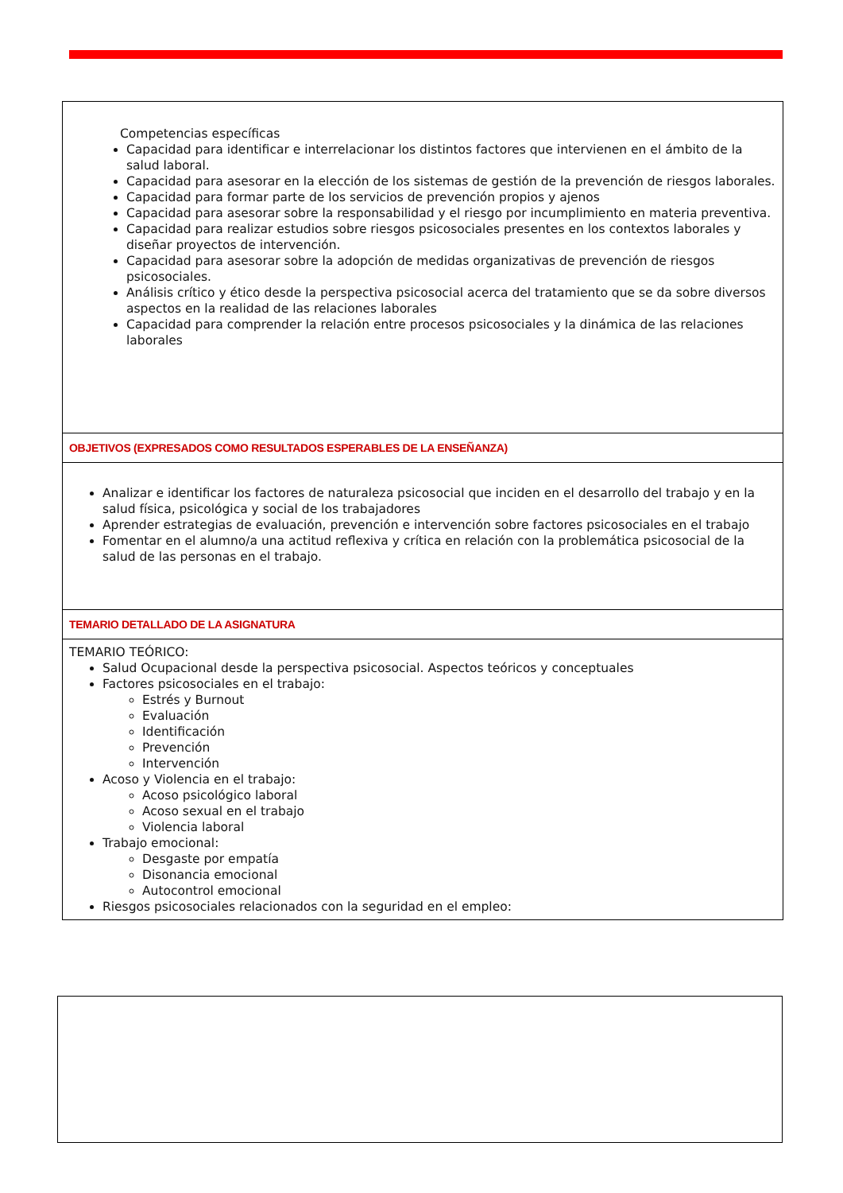Competencias específicas
Capacidad para identificar e interrelacionar los distintos factores que intervienen en el ámbito de la salud laboral.
Capacidad para asesorar en la elección de los sistemas de gestión de la prevención de riesgos laborales.
Capacidad para formar parte de los servicios de prevención propios y ajenos
Capacidad para asesorar sobre la responsabilidad y el riesgo por incumplimiento en materia preventiva.
Capacidad para realizar estudios sobre riesgos psicosociales presentes en los contextos laborales y diseñar proyectos de intervención.
Capacidad para asesorar sobre la adopción de medidas organizativas de prevención de riesgos psicosociales.
Análisis crítico y ético desde la perspectiva psicosocial acerca del tratamiento que se da sobre diversos aspectos en la realidad de las relaciones laborales
Capacidad para comprender la relación entre procesos psicosociales y la dinámica de las relaciones laborales
OBJETIVOS (EXPRESADOS COMO RESULTADOS ESPERABLES DE LA ENSEÑANZA)
Analizar e identificar los factores de naturaleza psicosocial que inciden en el desarrollo del trabajo y en la salud física, psicológica y social de los trabajadores
Aprender estrategias de evaluación, prevención e intervención sobre factores psicosociales en el trabajo
Fomentar en el alumno/a una actitud reflexiva y crítica en relación con la problemática psicosocial de la salud de las personas en el trabajo.
TEMARIO DETALLADO DE LA ASIGNATURA
TEMARIO TEÓRICO:
Salud Ocupacional desde la perspectiva psicosocial. Aspectos teóricos y conceptuales
Factores psicosociales en el trabajo:
Estrés y Burnout
Evaluación
Identificación
Prevención
Intervención
Acoso y Violencia en el trabajo:
Acoso psicológico laboral
Acoso sexual en el trabajo
Violencia laboral
Trabajo emocional:
Desgaste por empatía
Disonancia emocional
Autocontrol emocional
Riesgos psicosociales relacionados con la seguridad en el empleo: